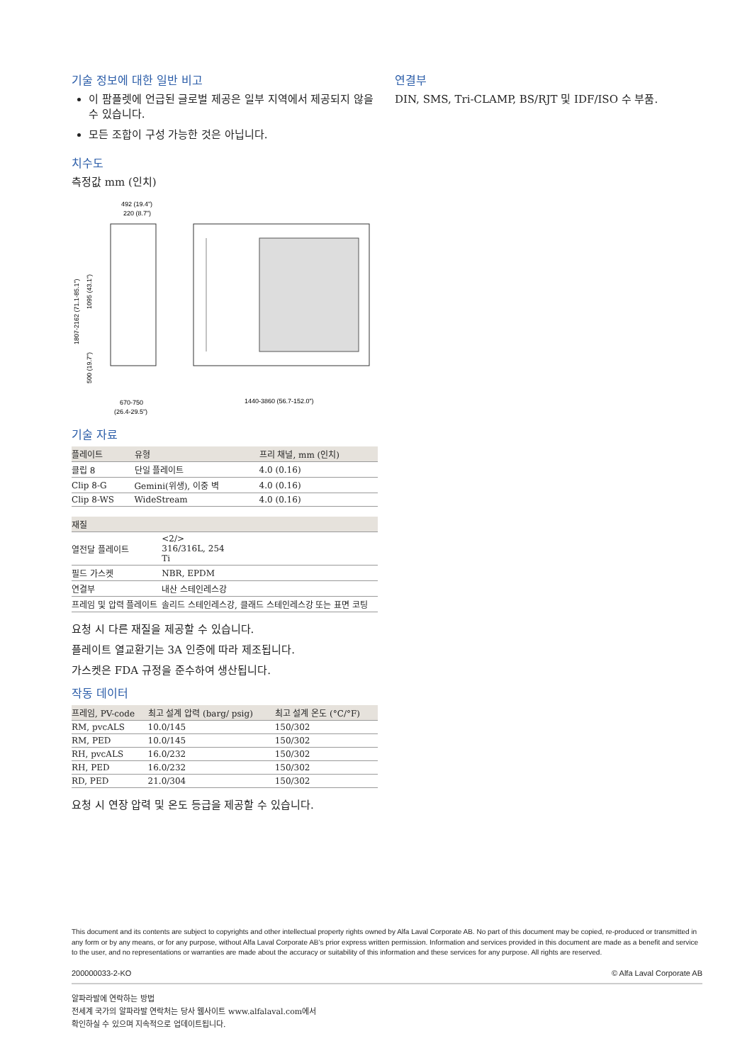기술 정보에 대한 일반 비고
이 팜플렛에 언급된 글로벌 제공은 일부 지역에서 제공되지 않을 수 있습니다.
모든 조합이 구성 가능한 것은 아닙니다.
치수도
측정값 mm (인치)
492 (19.4”)
220 (8.7”)
670-750
(26.4-29.5”)
1440-3860 (56.7-152.0”)
1807-2162 (71.1-85.1”)
1095 (43.1”)
500 (19.7”)
기술 자료
| 플레이트 | 유형 | 프리 채널, mm (인치) |
| --- | --- | --- |
| 클립 8 | 단일 플레이트 | 4.0 (0.16) |
| Clip 8-G | Gemini(위생), 이중 벽 | 4.0 (0.16) |
| Clip 8-WS | WideStream | 4.0 (0.16) |
| 재질 | |
| --- | --- |
| 열전달 플레이트 | <2/> 316/316L, 254 Ti |
| 필드 가스켓 | NBR, EPDM |
| 연결부 | 내산 스테인레스강 |
| 프레임 및 압력 플레이트 | 솔리드 스테인레스강, 클래드 스테인레스강 또는 표면 코팅 |
요청 시 다른 재질을 제공할 수 있습니다.
플레이트 열교환기는 3A 인증에 따라 제조됩니다.
가스켓은 FDA 규정을 준수하여 생산됩니다.
작동 데이터
| 프레임, PV-code | 최고 설계 압력 (barg/ psig) | 최고 설계 온도 (°C/°F) |
| --- | --- | --- |
| RM, pvcALS | 10.0/145 | 150/302 |
| RM, PED | 10.0/145 | 150/302 |
| RH, pvcALS | 16.0/232 | 150/302 |
| RH, PED | 16.0/232 | 150/302 |
| RD, PED | 21.0/304 | 150/302 |
요청 시 연장 압력 및 온도 등급을 제공할 수 있습니다.
연결부
DIN, SMS, Tri-CLAMP, BS/RJT 및 IDF/ISO 수 부품.
This document and its contents are subject to copyrights and other intellectual property rights owned by Alfa Laval Corporate AB. No part of this document may be copied, re-produced or transmitted in any form or by any means, or for any purpose, without Alfa Laval Corporate AB’s prior express written permission. Information and services provided in this document are made as a benefit and service to the user, and no representations or warranties are made about the accuracy or suitability of this information and these services for any purpose. All rights are reserved.
200000033-2-KO © Alfa Laval Corporate AB
알파라발에 연락하는 방법
전세계 국가의 알파라발 연락처는 당사 웹사이트 www.alfalaval.com에서
확인하실 수 있으며 지속적으로 업데이트됩니다.